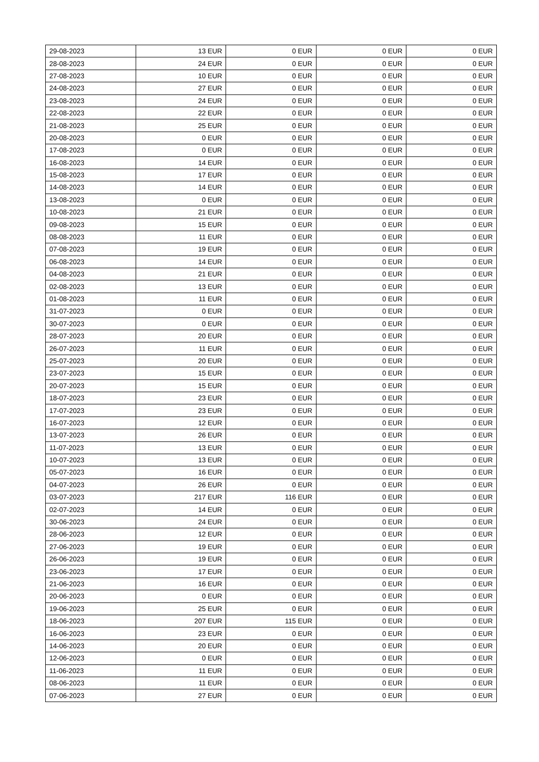| 29-08-2023 | 13 EUR | 0 EUR | 0 EUR | 0 EUR |
| 28-08-2023 | 24 EUR | 0 EUR | 0 EUR | 0 EUR |
| 27-08-2023 | 10 EUR | 0 EUR | 0 EUR | 0 EUR |
| 24-08-2023 | 27 EUR | 0 EUR | 0 EUR | 0 EUR |
| 23-08-2023 | 24 EUR | 0 EUR | 0 EUR | 0 EUR |
| 22-08-2023 | 22 EUR | 0 EUR | 0 EUR | 0 EUR |
| 21-08-2023 | 25 EUR | 0 EUR | 0 EUR | 0 EUR |
| 20-08-2023 | 0 EUR | 0 EUR | 0 EUR | 0 EUR |
| 17-08-2023 | 0 EUR | 0 EUR | 0 EUR | 0 EUR |
| 16-08-2023 | 14 EUR | 0 EUR | 0 EUR | 0 EUR |
| 15-08-2023 | 17 EUR | 0 EUR | 0 EUR | 0 EUR |
| 14-08-2023 | 14 EUR | 0 EUR | 0 EUR | 0 EUR |
| 13-08-2023 | 0 EUR | 0 EUR | 0 EUR | 0 EUR |
| 10-08-2023 | 21 EUR | 0 EUR | 0 EUR | 0 EUR |
| 09-08-2023 | 15 EUR | 0 EUR | 0 EUR | 0 EUR |
| 08-08-2023 | 11 EUR | 0 EUR | 0 EUR | 0 EUR |
| 07-08-2023 | 19 EUR | 0 EUR | 0 EUR | 0 EUR |
| 06-08-2023 | 14 EUR | 0 EUR | 0 EUR | 0 EUR |
| 04-08-2023 | 21 EUR | 0 EUR | 0 EUR | 0 EUR |
| 02-08-2023 | 13 EUR | 0 EUR | 0 EUR | 0 EUR |
| 01-08-2023 | 11 EUR | 0 EUR | 0 EUR | 0 EUR |
| 31-07-2023 | 0 EUR | 0 EUR | 0 EUR | 0 EUR |
| 30-07-2023 | 0 EUR | 0 EUR | 0 EUR | 0 EUR |
| 28-07-2023 | 20 EUR | 0 EUR | 0 EUR | 0 EUR |
| 26-07-2023 | 11 EUR | 0 EUR | 0 EUR | 0 EUR |
| 25-07-2023 | 20 EUR | 0 EUR | 0 EUR | 0 EUR |
| 23-07-2023 | 15 EUR | 0 EUR | 0 EUR | 0 EUR |
| 20-07-2023 | 15 EUR | 0 EUR | 0 EUR | 0 EUR |
| 18-07-2023 | 23 EUR | 0 EUR | 0 EUR | 0 EUR |
| 17-07-2023 | 23 EUR | 0 EUR | 0 EUR | 0 EUR |
| 16-07-2023 | 12 EUR | 0 EUR | 0 EUR | 0 EUR |
| 13-07-2023 | 26 EUR | 0 EUR | 0 EUR | 0 EUR |
| 11-07-2023 | 13 EUR | 0 EUR | 0 EUR | 0 EUR |
| 10-07-2023 | 13 EUR | 0 EUR | 0 EUR | 0 EUR |
| 05-07-2023 | 16 EUR | 0 EUR | 0 EUR | 0 EUR |
| 04-07-2023 | 26 EUR | 0 EUR | 0 EUR | 0 EUR |
| 03-07-2023 | 217 EUR | 116 EUR | 0 EUR | 0 EUR |
| 02-07-2023 | 14 EUR | 0 EUR | 0 EUR | 0 EUR |
| 30-06-2023 | 24 EUR | 0 EUR | 0 EUR | 0 EUR |
| 28-06-2023 | 12 EUR | 0 EUR | 0 EUR | 0 EUR |
| 27-06-2023 | 19 EUR | 0 EUR | 0 EUR | 0 EUR |
| 26-06-2023 | 19 EUR | 0 EUR | 0 EUR | 0 EUR |
| 23-06-2023 | 17 EUR | 0 EUR | 0 EUR | 0 EUR |
| 21-06-2023 | 16 EUR | 0 EUR | 0 EUR | 0 EUR |
| 20-06-2023 | 0 EUR | 0 EUR | 0 EUR | 0 EUR |
| 19-06-2023 | 25 EUR | 0 EUR | 0 EUR | 0 EUR |
| 18-06-2023 | 207 EUR | 115 EUR | 0 EUR | 0 EUR |
| 16-06-2023 | 23 EUR | 0 EUR | 0 EUR | 0 EUR |
| 14-06-2023 | 20 EUR | 0 EUR | 0 EUR | 0 EUR |
| 12-06-2023 | 0 EUR | 0 EUR | 0 EUR | 0 EUR |
| 11-06-2023 | 11 EUR | 0 EUR | 0 EUR | 0 EUR |
| 08-06-2023 | 11 EUR | 0 EUR | 0 EUR | 0 EUR |
| 07-06-2023 | 27 EUR | 0 EUR | 0 EUR | 0 EUR |